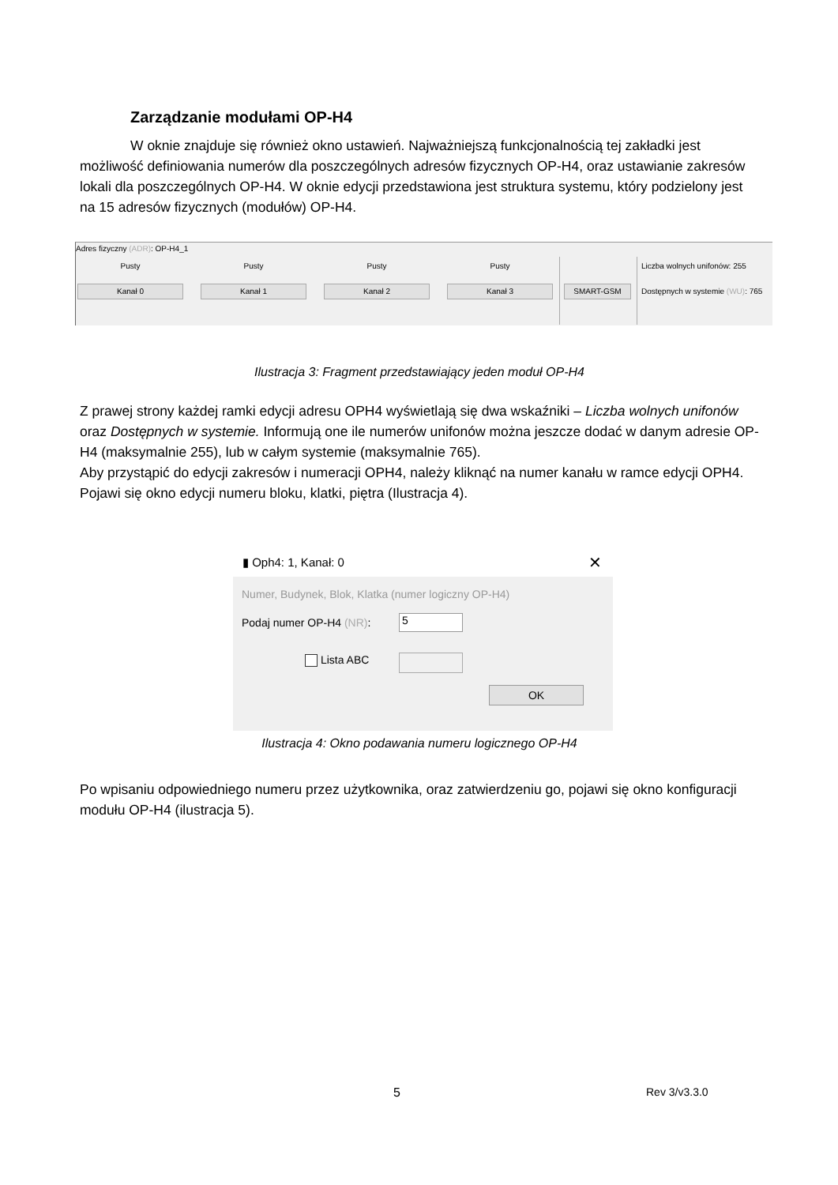Zarządzanie modułami OP-H4
W oknie znajduje się również okno ustawień. Najważniejszą funkcjonalnością tej zakładki jest możliwość definiowania numerów dla poszczególnych adresów fizycznych OP-H4, oraz ustawianie zakresów lokali dla poszczególnych OP-H4. W oknie edycji przedstawiona jest struktura systemu, który podzielony jest na 15 adresów fizycznych (modułów) OP-H4.
Adres fizyczny (ADR): OP-H4_1
Pusty Pusty Pusty Pusty
Kanał 0 Kanał 1 Kanał 2 Kanał 3 SMART-GSM
Liczba wolnych unifonów: 255
Dostępnych w systemie (WU): 765
Ilustracja 3: Fragment przedstawiający jeden moduł OP-H4
Z prawej strony każdej ramki edycji adresu OPH4 wyświetlają się dwa wskaźniki – Liczba wolnych unifonów oraz Dostępnych w systemie. Informują one ile numerów unifonów można jeszcze dodać w danym adresie OP-H4 (maksymalnie 255), lub w całym systemie (maksymalnie 765).
Aby przystąpić do edycji zakresów i numeracji OPH4, należy kliknąć na numer kanału w ramce edycji OPH4. Pojawi się okno edycji numeru bloku, klatki, piętra (Ilustracja 4).
▮ Oph4: 1, Kanał: 0 ✕
Numer, Budynek, Blok, Klatka (numer logiczny OP-H4)
Podaj numer OP-H4 (NR): 5
Lista ABC
OK
Ilustracja 4: Okno podawania numeru logicznego OP-H4
Po wpisaniu odpowiedniego numeru przez użytkownika, oraz zatwierdzeniu go, pojawi się okno konfiguracji modułu OP-H4 (ilustracja 5).
5 Rev 3/v3.3.0